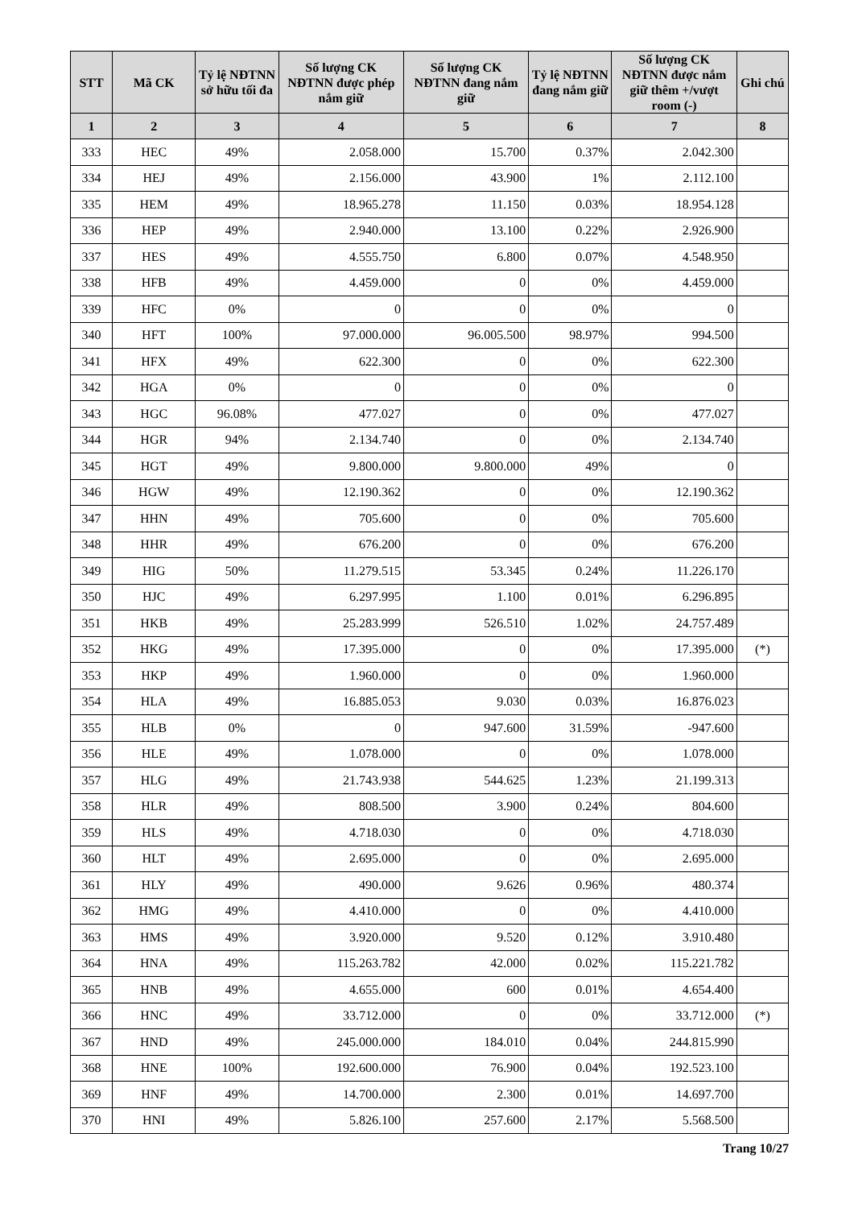| STT | Mã CK | Tỷ lệ NĐTNN sở hữu tối đa | Số lượng CK NĐTNN được phép nắm giữ | Số lượng CK NĐTNN đang nắm giữ | Tỷ lệ NĐTNN đang nắm giữ | Số lượng CK NĐTNN được nắm giữ thêm +/vượt room (-) | Ghi chú |
| --- | --- | --- | --- | --- | --- | --- | --- |
| 1 | 2 | 3 | 4 | 5 | 6 | 7 | 8 |
| 333 | HEC | 49% | 2.058.000 | 15.700 | 0.37% | 2.042.300 | |
| 334 | HEJ | 49% | 2.156.000 | 43.900 | 1% | 2.112.100 | |
| 335 | HEM | 49% | 18.965.278 | 11.150 | 0.03% | 18.954.128 | |
| 336 | HEP | 49% | 2.940.000 | 13.100 | 0.22% | 2.926.900 | |
| 337 | HES | 49% | 4.555.750 | 6.800 | 0.07% | 4.548.950 | |
| 338 | HFB | 49% | 4.459.000 | 0 | 0% | 4.459.000 | |
| 339 | HFC | 0% | 0 | 0 | 0% | 0 | |
| 340 | HFT | 100% | 97.000.000 | 96.005.500 | 98.97% | 994.500 | |
| 341 | HFX | 49% | 622.300 | 0 | 0% | 622.300 | |
| 342 | HGA | 0% | 0 | 0 | 0% | 0 | |
| 343 | HGC | 96.08% | 477.027 | 0 | 0% | 477.027 | |
| 344 | HGR | 94% | 2.134.740 | 0 | 0% | 2.134.740 | |
| 345 | HGT | 49% | 9.800.000 | 9.800.000 | 49% | 0 | |
| 346 | HGW | 49% | 12.190.362 | 0 | 0% | 12.190.362 | |
| 347 | HHN | 49% | 705.600 | 0 | 0% | 705.600 | |
| 348 | HHR | 49% | 676.200 | 0 | 0% | 676.200 | |
| 349 | HIG | 50% | 11.279.515 | 53.345 | 0.24% | 11.226.170 | |
| 350 | HJC | 49% | 6.297.995 | 1.100 | 0.01% | 6.296.895 | |
| 351 | HKB | 49% | 25.283.999 | 526.510 | 1.02% | 24.757.489 | |
| 352 | HKG | 49% | 17.395.000 | 0 | 0% | 17.395.000 | (*) |
| 353 | HKP | 49% | 1.960.000 | 0 | 0% | 1.960.000 | |
| 354 | HLA | 49% | 16.885.053 | 9.030 | 0.03% | 16.876.023 | |
| 355 | HLB | 0% | 0 | 947.600 | 31.59% | -947.600 | |
| 356 | HLE | 49% | 1.078.000 | 0 | 0% | 1.078.000 | |
| 357 | HLG | 49% | 21.743.938 | 544.625 | 1.23% | 21.199.313 | |
| 358 | HLR | 49% | 808.500 | 3.900 | 0.24% | 804.600 | |
| 359 | HLS | 49% | 4.718.030 | 0 | 0% | 4.718.030 | |
| 360 | HLT | 49% | 2.695.000 | 0 | 0% | 2.695.000 | |
| 361 | HLY | 49% | 490.000 | 9.626 | 0.96% | 480.374 | |
| 362 | HMG | 49% | 4.410.000 | 0 | 0% | 4.410.000 | |
| 363 | HMS | 49% | 3.920.000 | 9.520 | 0.12% | 3.910.480 | |
| 364 | HNA | 49% | 115.263.782 | 42.000 | 0.02% | 115.221.782 | |
| 365 | HNB | 49% | 4.655.000 | 600 | 0.01% | 4.654.400 | |
| 366 | HNC | 49% | 33.712.000 | 0 | 0% | 33.712.000 | (*) |
| 367 | HND | 49% | 245.000.000 | 184.010 | 0.04% | 244.815.990 | |
| 368 | HNE | 100% | 192.600.000 | 76.900 | 0.04% | 192.523.100 | |
| 369 | HNF | 49% | 14.700.000 | 2.300 | 0.01% | 14.697.700 | |
| 370 | HNI | 49% | 5.826.100 | 257.600 | 2.17% | 5.568.500 | |
Trang 10/27